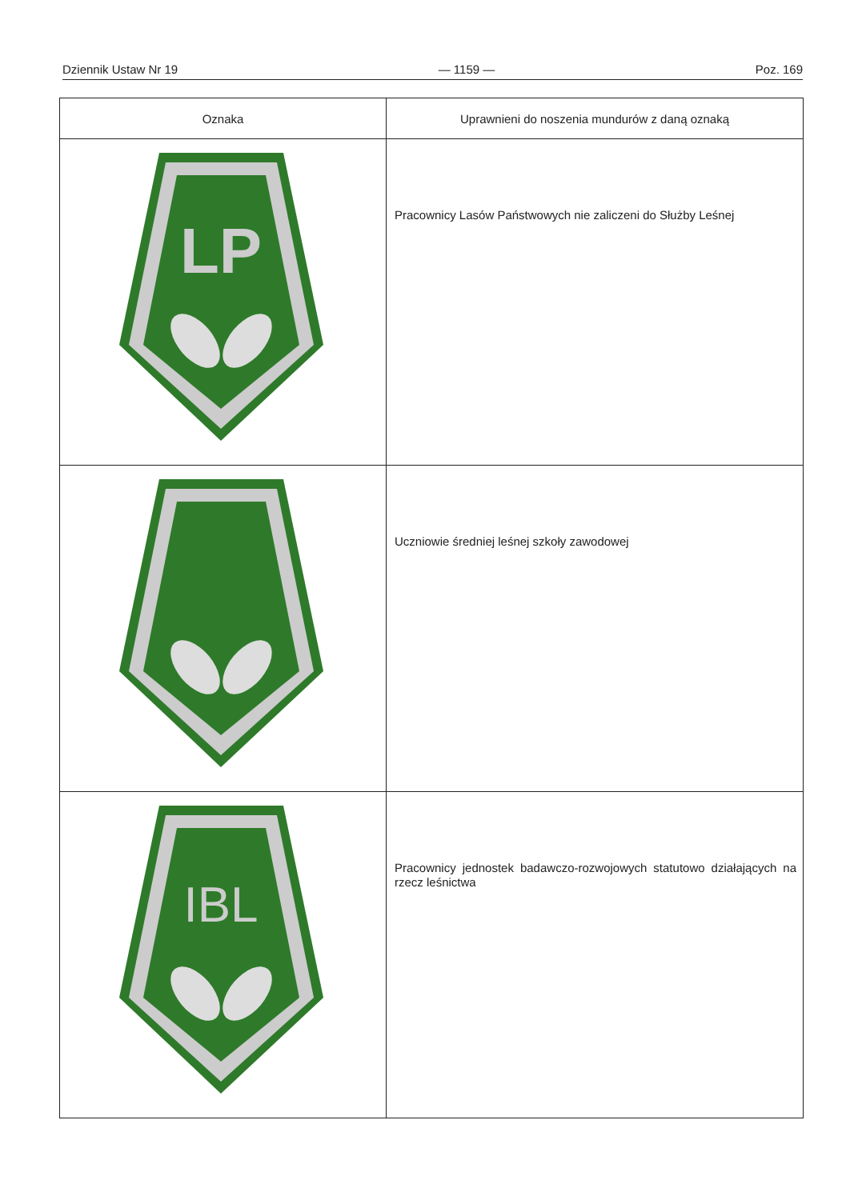Dziennik Ustaw Nr 19 — 1159 — Poz. 169
| Oznaka | Uprawnieni do noszenia mundurów z daną oznaką |
| --- | --- |
| LP | Pracownicy Lasów Państwowych nie zaliczeni do Służby Leśnej |
| | Uczniowie średniej leśnej szkoły zawodowej |
| IBL | Pracownicy jednostek badawczo-rozwojowych statutowo działających na rzecz leśnictwa |